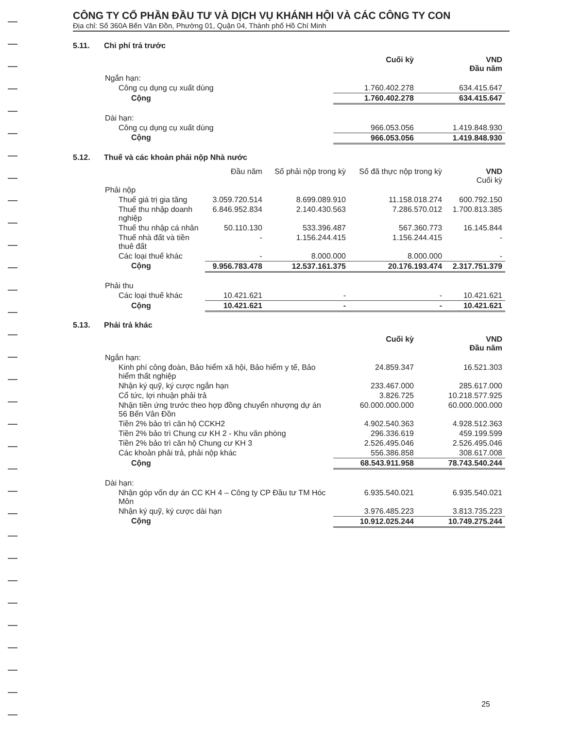CÔNG TY CỔ PHẦN ĐẦU TƯ VÀ DỊCH VỤ KHÁNH HỘI VÀ CÁC CÔNG TY CON
Địa chỉ: Số 360A Bến Vân Đồn, Phường 01, Quận 04, Thành phố Hồ Chí Minh
5.11. Chi phí trả trước
| | Cuối kỳ | VND Đầu năm |
| Ngắn hạn: | | |
| Công cụ dụng cụ xuất dùng | 1.760.402.278 | 634.415.647 |
| Cộng | 1.760.402.278 | 634.415.647 |
| Dài hạn: | | |
| Công cụ dụng cụ xuất dùng | 966.053.056 | 1.419.848.930 |
| Cộng | 966.053.056 | 1.419.848.930 |
5.12. Thuế và các khoản phải nộp Nhà nước
| | Đầu năm | Số phải nộp trong kỳ | Số đã thực nộp trong kỳ | VND Cuối kỳ |
| Phải nộp | | | | |
| Thuế giá trị gia tăng | 3.059.720.514 | 8.699.089.910 | 11.158.018.274 | 600.792.150 |
| Thuế thu nhập doanh nghiệp | 6.846.952.834 | 2.140.430.563 | 7.286.570.012 | 1.700.813.385 |
| Thuế thu nhập cá nhân | 50.110.130 | 533.396.487 | 567.360.773 | 16.145.844 |
| Thuế nhà đất và tiền thuê đất | - | 1.156.244.415 | 1.156.244.415 | - |
| Các loại thuế khác | - | 8.000.000 | 8.000.000 | - |
| Cộng | 9.956.783.478 | 12.537.161.375 | 20.176.193.474 | 2.317.751.379 |
| Phải thu | | | | |
| Các loại thuế khác | 10.421.621 | - | - | 10.421.621 |
| Cộng | 10.421.621 | - | - | 10.421.621 |
5.13. Phải trả khác
| | Cuối kỳ | VND Đầu năm |
| Ngắn hạn: | | |
| Kinh phí công đoàn, Bảo hiểm xã hội, Bảo hiểm y tế, Bảo hiểm thất nghiệp | 24.859.347 | 16.521.303 |
| Nhận ký quỹ, ký cược ngắn hạn | 233.467.000 | 285.617.000 |
| Cổ tức, lợi nhuận phải trả | 3.826.725 | 10.218.577.925 |
| Nhận tiền ứng trước theo hợp đồng chuyển nhượng dự án 56 Bến Vân Đồn | 60.000.000.000 | 60.000.000.000 |
| Tiền 2% bảo trì căn hộ CCKH2 | 4.902.540.363 | 4.928.512.363 |
| Tiền 2% bảo trì Chung cư KH 2 - Khu văn phòng | 296.336.619 | 459.199.599 |
| Tiền 2% bảo trì căn hộ Chung cư KH 3 | 2.526.495.046 | 2.526.495.046 |
| Các khoản phải trả, phải nộp khác | 556.386.858 | 308.617.008 |
| Cộng | 68.543.911.958 | 78.743.540.244 |
| Dài hạn: | | |
| Nhận góp vốn dự án CC KH 4 – Công ty CP Đầu tư TM Hóc Môn | 6.935.540.021 | 6.935.540.021 |
| Nhận ký quỹ, ký cược dài hạn | 3.976.485.223 | 3.813.735.223 |
| Cộng | 10.912.025.244 | 10.749.275.244 |
25